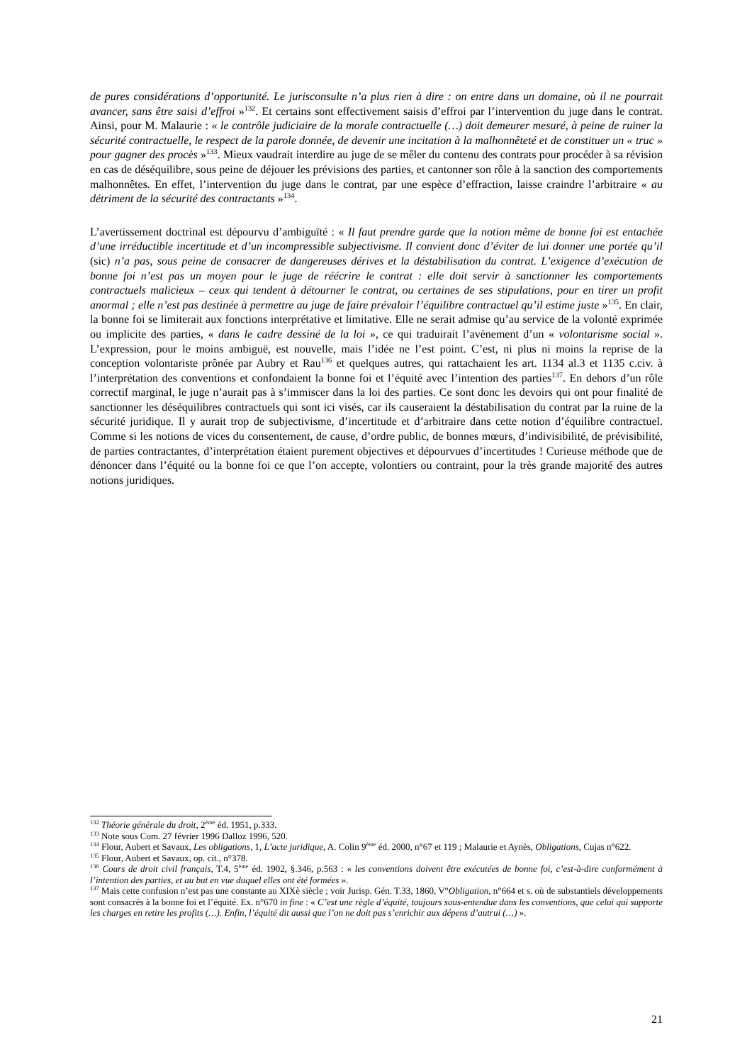de pures considérations d’opportunité. Le jurisconsulte n’a plus rien à dire : on entre dans un domaine, où il ne pourrait avancer, sans être saisi d’effroi »<sup>132</sup>. Et certains sont effectivement saisis d’effroi par l’intervention du juge dans le contrat. Ainsi, pour M. Malaurie : « le contrôle judiciaire de la morale contractuelle (…) doit demeurer mesuré, à peine de ruiner la sécurité contractuelle, le respect de la parole donnée, de devenir une incitation à la malhonnêteté et de constituer un « truc » pour gagner des procès »<sup>133</sup>. Mieux vaudrait interdire au juge de se mêler du contenu des contrats pour procéder à sa révision en cas de déséquilibre, sous peine de déjouer les prévisions des parties, et cantonner son rôle à la sanction des comportements malhonnêtes. En effet, l’intervention du juge dans le contrat, par une espèce d’effraction, laisse craindre l’arbitraire « au détriment de la sécurité des contractants »<sup>134</sup>.
L’avertissement doctrinal est dépourvu d’ambiguïté : « Il faut prendre garde que la notion même de bonne foi est entachée d’une irréductible incertitude et d’un incompressible subjectivisme. Il convient donc d’éviter de lui donner une portée qu’il (sic) n’a pas, sous peine de consacrer de dangereuses dérives et la déstabilisation du contrat. L’exigence d’exécution de bonne foi n’est pas un moyen pour le juge de réécrire le contrat : elle doit servir à sanctionner les comportements contractuels malicieux – ceux qui tendent à détourner le contrat, ou certaines de ses stipulations, pour en tirer un profit anormal ; elle n’est pas destinée à permettre au juge de faire prévaloir l’équilibre contractuel qu’il estime juste »<sup>135</sup>. En clair, la bonne foi se limiterait aux fonctions interprétative et limitative. Elle ne serait admise qu’au service de la volonté exprimée ou implicite des parties, « dans le cadre dessiné de la loi », ce qui traduirait l’avènement d’un « volontarisme social ». L’expression, pour le moins ambiguë, est nouvelle, mais l’idée ne l’est point. C’est, ni plus ni moins la reprise de la conception volontariste prônée par Aubry et Rau<sup>136</sup> et quelques autres, qui rattachaient les art. 1134 al.3 et 1135 c.civ. à l’interprétation des conventions et confondaient la bonne foi et l’équité avec l’intention des parties<sup>137</sup>. En dehors d’un rôle correctif marginal, le juge n’aurait pas à s’immiscer dans la loi des parties. Ce sont donc les devoirs qui ont pour finalité de sanctionner les déséquilibres contractuels qui sont ici visés, car ils causeraient la déstabilisation du contrat par la ruine de la sécurité juridique. Il y aurait trop de subjectivisme, d’incertitude et d’arbitraire dans cette notion d’équilibre contractuel. Comme si les notions de vices du consentement, de cause, d’ordre public, de bonnes mœurs, d’indivisibilité, de prévisibilité, de parties contractantes, d’interprétation étaient purement objectives et dépourvues d’incertitudes ! Curieuse méthode que de dénoncer dans l’équité ou la bonne foi ce que l’on accepte, volontiers ou contraint, pour la très grande majorité des autres notions juridiques.
<sup>132</sup> Théorie générale du droit, 2<sup>ème</sup> éd. 1951, p.333.
<sup>133</sup> Note sous Com. 27 février 1996 Dalloz 1996, 520.
<sup>134</sup> Flour, Aubert et Savaux, Les obligations, 1, L’acte juridique, A. Colin 9<sup>ème</sup> éd. 2000, n°67 et 119 ; Malaurie et Aynès, Obligations, Cujas n°622.
<sup>135</sup> Flour, Aubert et Savaux, op. cit., n°378.
<sup>136</sup> Cours de droit civil français, T.4, 5<sup>ème</sup> éd. 1902, §.346, p.563 : « les conventions doivent être exécutées de bonne foi, c’est-à-dire conformément à l’intention des parties, et au but en vue duquel elles ont été formées ».
<sup>137</sup> Mais cette confusion n’est pas une constante au XIXè siècle ; voir Jurisp. Gén. T.33, 1860, V°Obligation, n°664 et s. où de substantiels développements sont consacrés à la bonne foi et l’équité. Ex. n°670 in fine : « C’est une règle d’équité, toujours sous-entendue dans les conventions, que celui qui supporte les charges en retire les profits (…). Enfin, l’équité dit aussi que l’on ne doit pas s’enrichir aux dépens d’autrui (…) ».
21